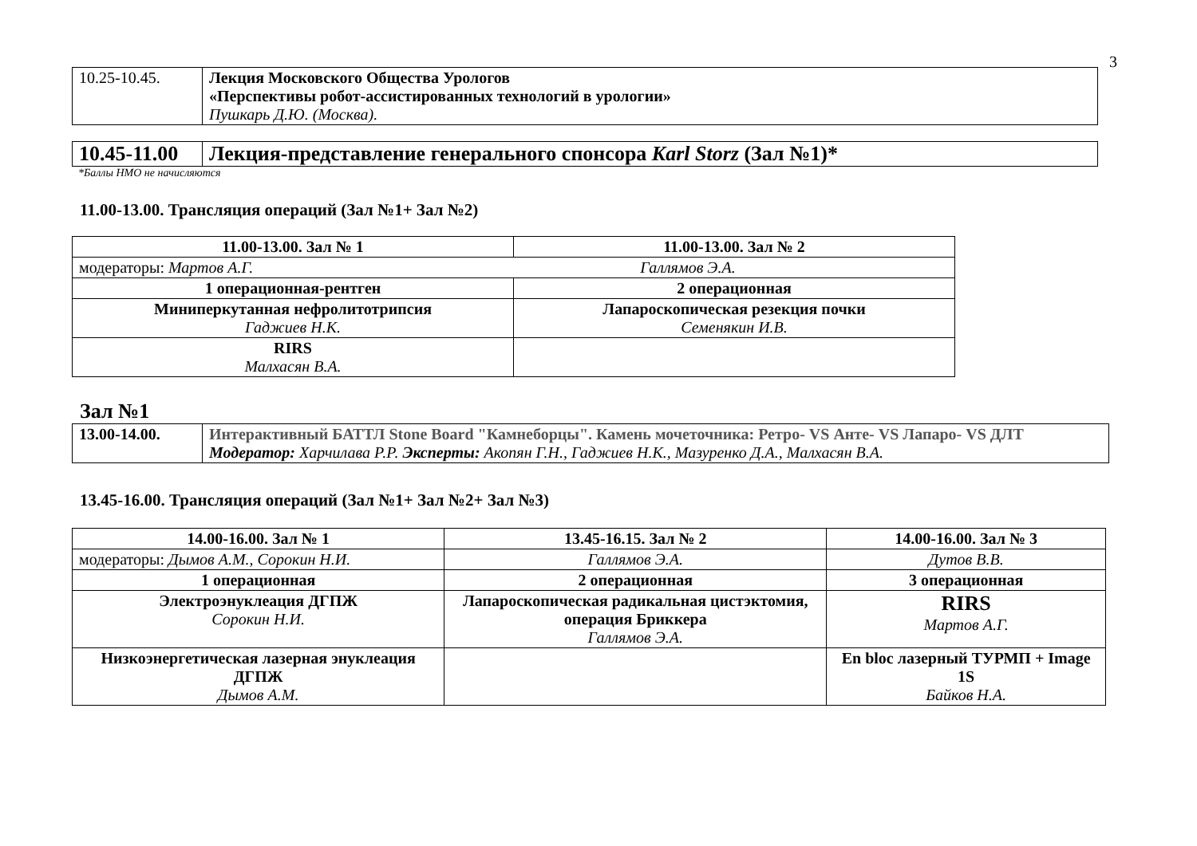3
| 10.25-10.45. | Лекция Московского Общества Урологов «Перспективы робот-ассистированных технологий в урологии» Пушкарь Д.Ю. (Москва). |
| 10.45-11.00 | Лекция-представление генерального спонсора Karl Storz (Зал №1)* |
*Баллы НМО не начисляются
11.00-13.00. Трансляция операций (Зал №1+ Зал №2)
| 11.00-13.00. Зал № 1 | 11.00-13.00. Зал № 2 |
| --- | --- |
| модераторы: Мартов А.Г. Галлямов Э.А. | |
| 1 операционная-рентген | 2 операционная |
| Миниперкутанная нефролитотрипсия Гаджиев Н.К. | Лапароскопическая резекция почки Семенякин И.В. |
| RIRS Малхасян В.А. | |
Зал №1
| 13.00-14.00. | Интерактивный БАТТЛ Stone Board "Камнеборцы". Камень мочеточника: Ретро- VS Анте- VS Лапаро- VS ДЛТ Модератор: Харчилава Р.Р. Эксперты: Акопян Г.Н., Гаджиев Н.К., Мазуренко Д.А., Малхасян В.А. |
13.45-16.00. Трансляция операций (Зал №1+ Зал №2+ Зал №3)
| 14.00-16.00. Зал № 1 | 13.45-16.15. Зал № 2 | 14.00-16.00. Зал № 3 |
| --- | --- | --- |
| модераторы: Дымов А.М., Сорокин Н.И. | Галлямов Э.А. | Дутов В.В. |
| 1 операционная | 2 операционная | 3 операционная |
| Электроэнуклеация ДГПЖ Сорокин Н.И. | Лапароскопическая радикальная цистэктомия, операция Бриккера Галлямов Э.А. | RIRS Мартов А.Г. |
| Низкоэнергетическая лазерная энуклеация ДГПЖ Дымов А.М. | | En bloc лазерный ТУРМП + Image 1S Байков Н.А. |